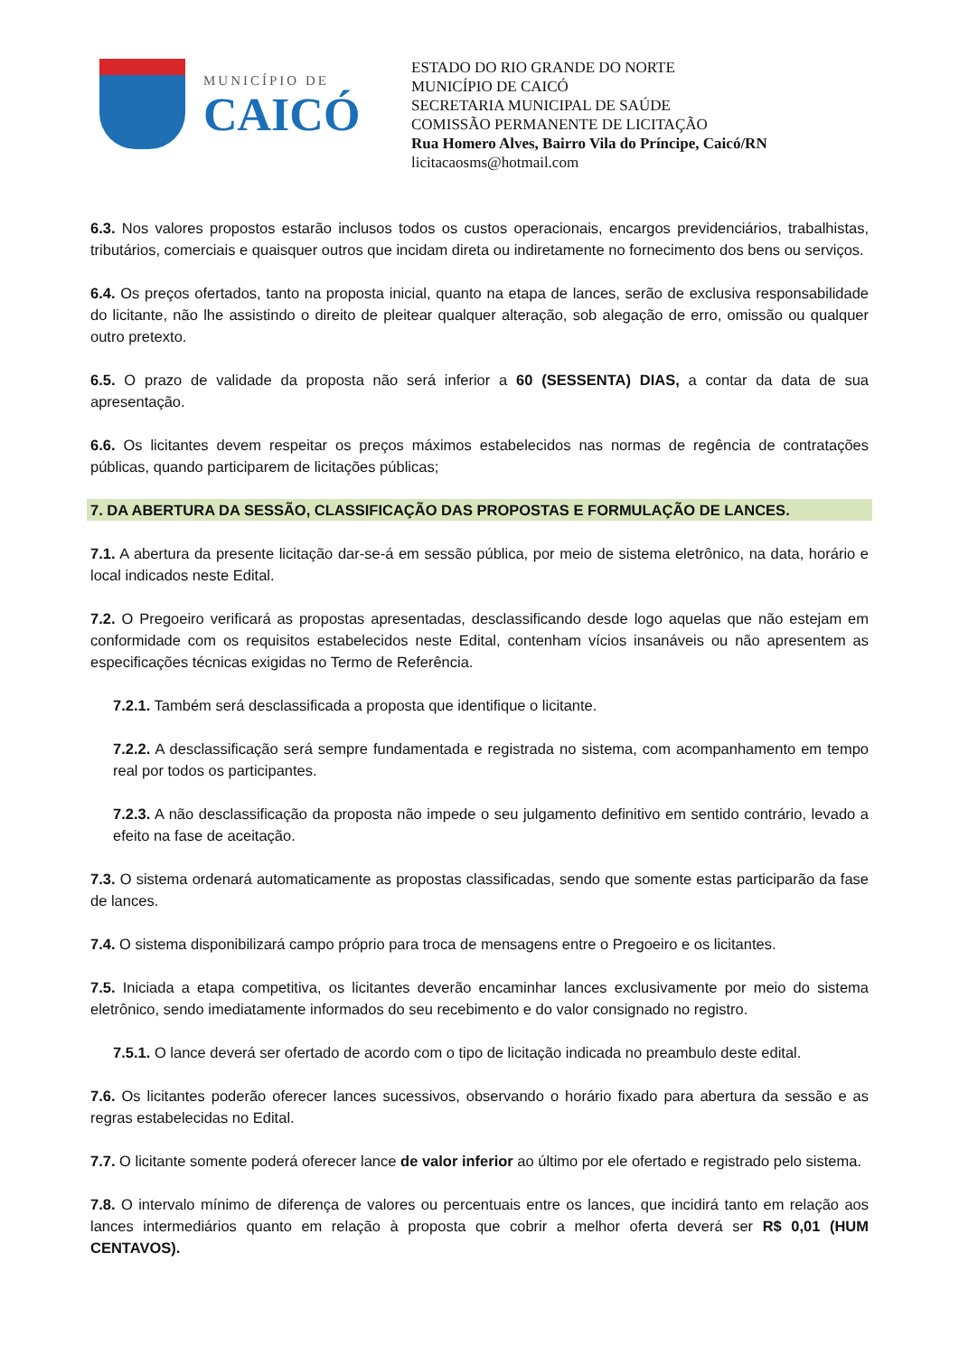MUNICÍPIO DE
CAICÓ
ESTADO DO RIO GRANDE DO NORTE
MUNICÍPIO DE CAICÓ
SECRETARIA MUNICIPAL DE SAÚDE
COMISSÃO PERMANENTE DE LICITAÇÃO
Rua Homero Alves, Bairro Vila do Príncipe, Caicó/RN
licitacaosms@hotmail.com
6.3. Nos valores propostos estarão inclusos todos os custos operacionais, encargos previdenciários, trabalhistas, tributários, comerciais e quaisquer outros que incidam direta ou indiretamente no fornecimento dos bens ou serviços.
6.4. Os preços ofertados, tanto na proposta inicial, quanto na etapa de lances, serão de exclusiva responsabilidade do licitante, não lhe assistindo o direito de pleitear qualquer alteração, sob alegação de erro, omissão ou qualquer outro pretexto.
6.5. O prazo de validade da proposta não será inferior a 60 (SESSENTA) DIAS, a contar da data de sua apresentação.
6.6. Os licitantes devem respeitar os preços máximos estabelecidos nas normas de regência de contratações públicas, quando participarem de licitações públicas;
7. DA ABERTURA DA SESSÃO, CLASSIFICAÇÃO DAS PROPOSTAS E FORMULAÇÃO DE LANCES.
7.1. A abertura da presente licitação dar-se-á em sessão pública, por meio de sistema eletrônico, na data, horário e local indicados neste Edital.
7.2. O Pregoeiro verificará as propostas apresentadas, desclassificando desde logo aquelas que não estejam em conformidade com os requisitos estabelecidos neste Edital, contenham vícios insanáveis ou não apresentem as especificações técnicas exigidas no Termo de Referência.
7.2.1. Também será desclassificada a proposta que identifique o licitante.
7.2.2. A desclassificação será sempre fundamentada e registrada no sistema, com acompanhamento em tempo real por todos os participantes.
7.2.3. A não desclassificação da proposta não impede o seu julgamento definitivo em sentido contrário, levado a efeito na fase de aceitação.
7.3. O sistema ordenará automaticamente as propostas classificadas, sendo que somente estas participarão da fase de lances.
7.4. O sistema disponibilizará campo próprio para troca de mensagens entre o Pregoeiro e os licitantes.
7.5. Iniciada a etapa competitiva, os licitantes deverão encaminhar lances exclusivamente por meio do sistema eletrônico, sendo imediatamente informados do seu recebimento e do valor consignado no registro.
7.5.1. O lance deverá ser ofertado de acordo com o tipo de licitação indicada no preambulo deste edital.
7.6. Os licitantes poderão oferecer lances sucessivos, observando o horário fixado para abertura da sessão e as regras estabelecidas no Edital.
7.7. O licitante somente poderá oferecer lance de valor inferior ao último por ele ofertado e registrado pelo sistema.
7.8. O intervalo mínimo de diferença de valores ou percentuais entre os lances, que incidirá tanto em relação aos lances intermediários quanto em relação à proposta que cobrir a melhor oferta deverá ser R$ 0,01 (HUM CENTAVOS).